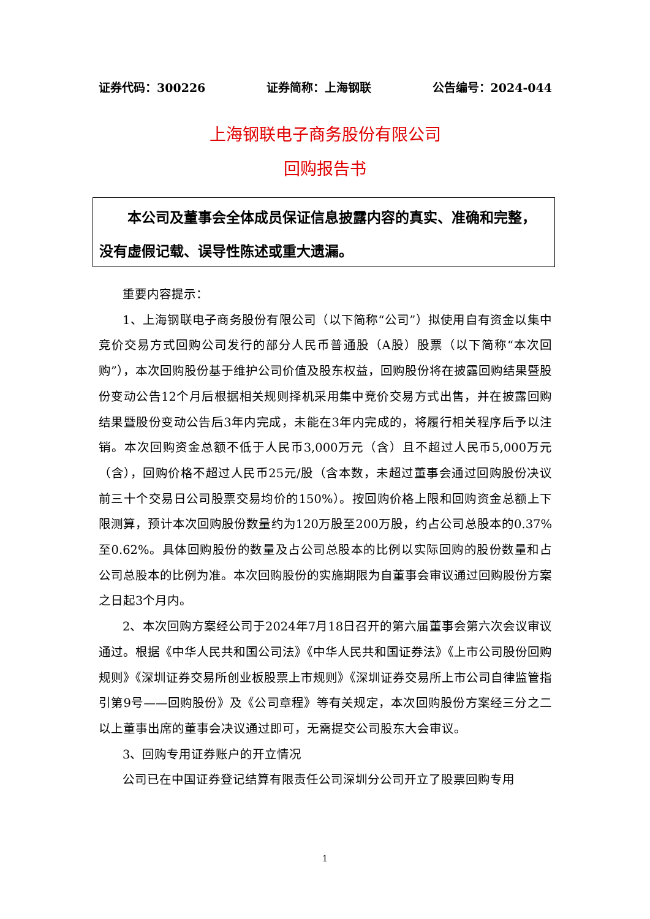证券代码：300226 证券简称：上海钢联 公告编号：2024-044
上海钢联电子商务股份有限公司
回购报告书
　　本公司及董事会全体成员保证信息披露内容的真实、准确和完整，没有虚假记载、误导性陈述或重大遗漏。
重要内容提示：
1、上海钢联电子商务股份有限公司（以下简称“公司”）拟使用自有资金以集中竞价交易方式回购公司发行的部分人民币普通股（A股）股票（以下简称“本次回购”），本次回购股份基于维护公司价值及股东权益，回购股份将在披露回购结果暨股份变动公告12个月后根据相关规则择机采用集中竞价交易方式出售，并在披露回购结果暨股份变动公告后3年内完成，未能在3年内完成的，将履行相关程序后予以注销。本次回购资金总额不低于人民币3,000万元（含）且不超过人民币5,000万元（含），回购价格不超过人民币25元/股（含本数，未超过董事会通过回购股份决议前三十个交易日公司股票交易均价的150%）。按回购价格上限和回购资金总额上下限测算，预计本次回购股份数量约为120万股至200万股，约占公司总股本的0.37%至0.62%。具体回购股份的数量及占公司总股本的比例以实际回购的股份数量和占公司总股本的比例为准。本次回购股份的实施期限为自董事会审议通过回购股份方案之日起3个月内。
2、本次回购方案经公司于2024年7月18日召开的第六届董事会第六次会议审议通过。根据《中华人民共和国公司法》《中华人民共和国证券法》《上市公司股份回购规则》《深圳证券交易所创业板股票上市规则》《深圳证券交易所上市公司自律监管指引第9号——回购股份》及《公司章程》等有关规定，本次回购股份方案经三分之二以上董事出席的董事会决议通过即可，无需提交公司股东大会审议。
3、回购专用证券账户的开立情况
公司已在中国证券登记结算有限责任公司深圳分公司开立了股票回购专用
1